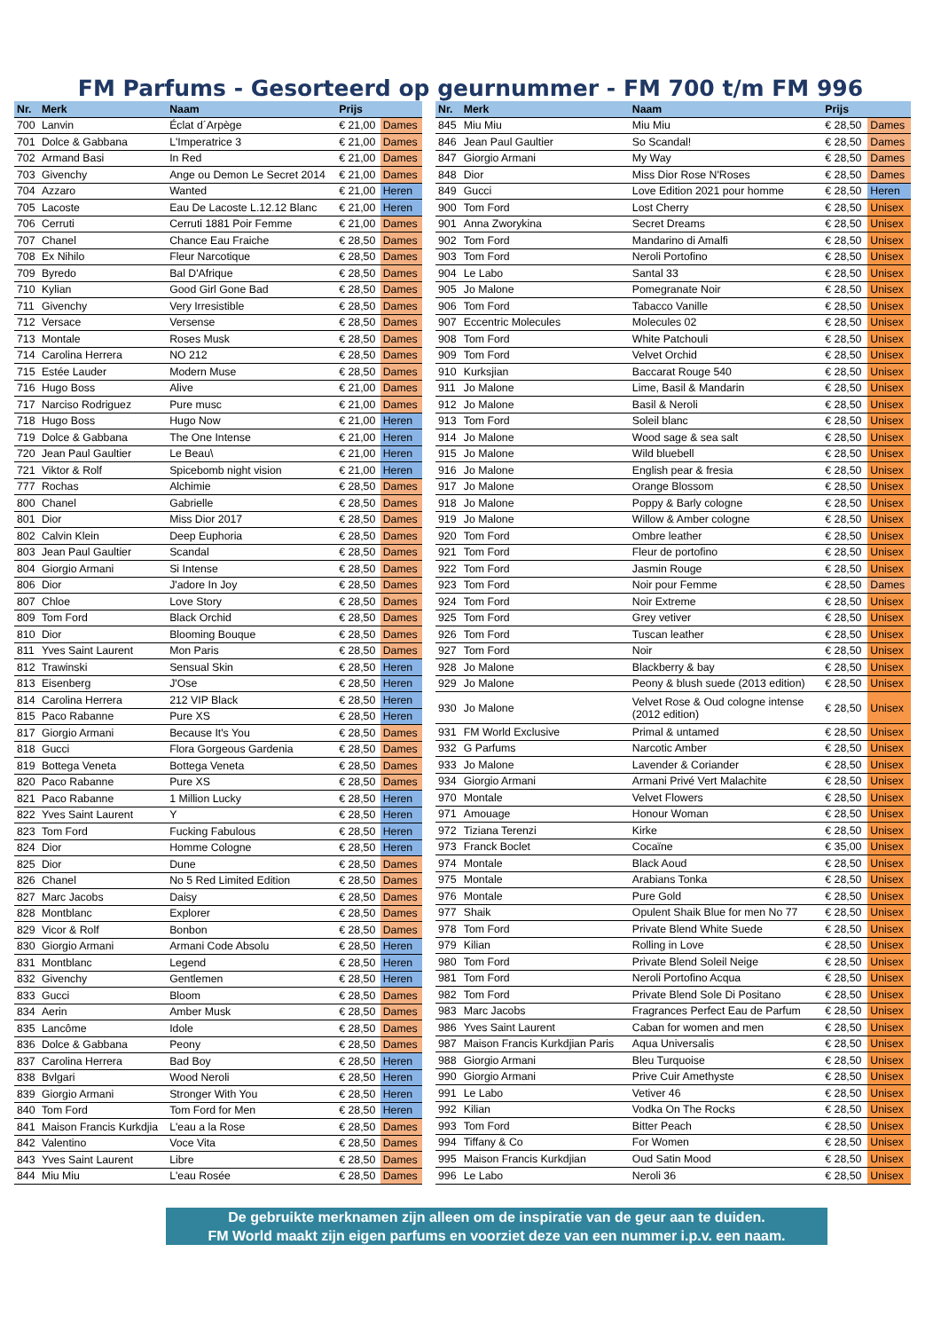FM Parfums - Gesorteerd op geurnummer - FM 700 t/m FM 996
| Nr. | Merk | Naam | Prijs | |
| --- | --- | --- | --- | --- |
| 700 | Lanvin | Éclat d´Arpège | € 21,00 | Dames |
| 701 | Dolce & Gabbana | L'Imperatrice 3 | € 21,00 | Dames |
| 702 | Armand Basi | In Red | € 21,00 | Dames |
| 703 | Givenchy | Ange ou Demon Le Secret 2014 | € 21,00 | Dames |
| 704 | Azzaro | Wanted | € 21,00 | Heren |
| 705 | Lacoste | Eau De Lacoste L.12.12 Blanc | € 21,00 | Heren |
| 706 | Cerruti | Cerruti 1881 Poir Femme | € 21,00 | Dames |
| 707 | Chanel | Chance Eau Fraiche | € 28,50 | Dames |
| 708 | Ex Nihilo | Fleur Narcotique | € 28,50 | Dames |
| 709 | Byredo | Bal D'Afrique | € 28,50 | Dames |
| 710 | Kylian | Good Girl Gone Bad | € 28,50 | Dames |
| 711 | Givenchy | Very Irresistible | € 28,50 | Dames |
| 712 | Versace | Versense | € 28,50 | Dames |
| 713 | Montale | Roses Musk | € 28,50 | Dames |
| 714 | Carolina Herrera | NO 212 | € 28,50 | Dames |
| 715 | Estée Lauder | Modern Muse | € 28,50 | Dames |
| 716 | Hugo Boss | Alive | € 21,00 | Dames |
| 717 | Narciso Rodriguez | Pure musc | € 21,00 | Dames |
| 718 | Hugo Boss | Hugo Now | € 21,00 | Heren |
| 719 | Dolce & Gabbana | The One Intense | € 21,00 | Heren |
| 720 | Jean Paul Gaultier | Le Beau\ | € 21,00 | Heren |
| 721 | Viktor & Rolf | Spicebomb night vision | € 21,00 | Heren |
| 777 | Rochas | Alchimie | € 28,50 | Dames |
| 800 | Chanel | Gabrielle | € 28,50 | Dames |
| 801 | Dior | Miss Dior 2017 | € 28,50 | Dames |
| 802 | Calvin Klein | Deep Euphoria | € 28,50 | Dames |
| 803 | Jean Paul Gaultier | Scandal | € 28,50 | Dames |
| 804 | Giorgio Armani | Si Intense | € 28,50 | Dames |
| 806 | Dior | J'adore In Joy | € 28,50 | Dames |
| 807 | Chloe | Love Story | € 28,50 | Dames |
| 809 | Tom Ford | Black Orchid | € 28,50 | Dames |
| 810 | Dior | Blooming Bouque | € 28,50 | Dames |
| 811 | Yves Saint Laurent | Mon Paris | € 28,50 | Dames |
| 812 | Trawinski | Sensual Skin | € 28,50 | Heren |
| 813 | Eisenberg | J'Ose | € 28,50 | Heren |
| 814 | Carolina Herrera | 212 VIP Black | € 28,50 | Heren |
| 815 | Paco Rabanne | Pure XS | € 28,50 | Heren |
| 817 | Giorgio Armani | Because It's You | € 28,50 | Dames |
| 818 | Gucci | Flora Gorgeous Gardenia | € 28,50 | Dames |
| 819 | Bottega Veneta | Bottega Veneta | € 28,50 | Dames |
| 820 | Paco Rabanne | Pure XS | € 28,50 | Dames |
| 821 | Paco Rabanne | 1 Million Lucky | € 28,50 | Heren |
| 822 | Yves Saint Laurent | Y | € 28,50 | Heren |
| 823 | Tom Ford | Fucking Fabulous | € 28,50 | Heren |
| 824 | Dior | Homme Cologne | € 28,50 | Heren |
| 825 | Dior | Dune | € 28,50 | Dames |
| 826 | Chanel | No 5 Red Limited Edition | € 28,50 | Dames |
| 827 | Marc Jacobs | Daisy | € 28,50 | Dames |
| 828 | Montblanc | Explorer | € 28,50 | Dames |
| 829 | Vicor & Rolf | Bonbon | € 28,50 | Dames |
| 830 | Giorgio Armani | Armani Code Absolu | € 28,50 | Heren |
| 831 | Montblanc | Legend | € 28,50 | Heren |
| 832 | Givenchy | Gentlemen | € 28,50 | Heren |
| 833 | Gucci | Bloom | € 28,50 | Dames |
| 834 | Aerin | Amber Musk | € 28,50 | Dames |
| 835 | Lancôme | Idole | € 28,50 | Dames |
| 836 | Dolce & Gabbana | Peony | € 28,50 | Dames |
| 837 | Carolina Herrera | Bad Boy | € 28,50 | Heren |
| 838 | Bvlgari | Wood Neroli | € 28,50 | Heren |
| 839 | Giorgio Armani | Stronger With You | € 28,50 | Heren |
| 840 | Tom Ford | Tom Ford for Men | € 28,50 | Heren |
| 841 | Maison Francis Kurkdjia | L'eau a la Rose | € 28,50 | Dames |
| 842 | Valentino | Voce Vita | € 28,50 | Dames |
| 843 | Yves Saint Laurent | Libre | € 28,50 | Dames |
| 844 | Miu Miu | L'eau Rosée | € 28,50 | Dames |
| Nr. | Merk | Naam | Prijs | |
| --- | --- | --- | --- | --- |
| 845 | Miu Miu | Miu Miu | € 28,50 | Dames |
| 846 | Jean Paul Gaultier | So Scandal! | € 28,50 | Dames |
| 847 | Giorgio Armani | My Way | € 28,50 | Dames |
| 848 | Dior | Miss Dior Rose N'Roses | € 28,50 | Dames |
| 849 | Gucci | Love Edition 2021 pour homme | € 28,50 | Heren |
| 900 | Tom Ford | Lost Cherry | € 28,50 | Unisex |
| 901 | Anna Zworykina | Secret Dreams | € 28,50 | Unisex |
| 902 | Tom Ford | Mandarino di Amalfi | € 28,50 | Unisex |
| 903 | Tom Ford | Neroli Portofino | € 28,50 | Unisex |
| 904 | Le Labo | Santal 33 | € 28,50 | Unisex |
| 905 | Jo Malone | Pomegranate Noir | € 28,50 | Unisex |
| 906 | Tom Ford | Tabacco Vanille | € 28,50 | Unisex |
| 907 | Eccentric Molecules | Molecules 02 | € 28,50 | Unisex |
| 908 | Tom Ford | White Patchouli | € 28,50 | Unisex |
| 909 | Tom Ford | Velvet Orchid | € 28,50 | Unisex |
| 910 | Kurksjian | Baccarat Rouge 540 | € 28,50 | Unisex |
| 911 | Jo Malone | Lime, Basil & Mandarin | € 28,50 | Unisex |
| 912 | Jo Malone | Basil & Neroli | € 28,50 | Unisex |
| 913 | Tom Ford | Soleil blanc | € 28,50 | Unisex |
| 914 | Jo Malone | Wood sage & sea salt | € 28,50 | Unisex |
| 915 | Jo Malone | Wild bluebell | € 28,50 | Unisex |
| 916 | Jo Malone | English pear & fresia | € 28,50 | Unisex |
| 917 | Jo Malone | Orange Blossom | € 28,50 | Unisex |
| 918 | Jo Malone | Poppy & Barly cologne | € 28,50 | Unisex |
| 919 | Jo Malone | Willow & Amber cologne | € 28,50 | Unisex |
| 920 | Tom Ford | Ombre leather | € 28,50 | Unisex |
| 921 | Tom Ford | Fleur de portofino | € 28,50 | Unisex |
| 922 | Tom Ford | Jasmin Rouge | € 28,50 | Unisex |
| 923 | Tom Ford | Noir pour Femme | € 28,50 | Dames |
| 924 | Tom Ford | Noir Extreme | € 28,50 | Unisex |
| 925 | Tom Ford | Grey vetiver | € 28,50 | Unisex |
| 926 | Tom Ford | Tuscan leather | € 28,50 | Unisex |
| 927 | Tom Ford | Noir | € 28,50 | Unisex |
| 928 | Jo Malone | Blackberry & bay | € 28,50 | Unisex |
| 929 | Jo Malone | Peony & blush suede (2013 edition) | € 28,50 | Unisex |
| 930 | Jo Malone | Velvet Rose & Oud cologne intense (2012 edition) | € 28,50 | Unisex |
| 931 | FM World Exclusive | Primal & untamed | € 28,50 | Unisex |
| 932 | G Parfums | Narcotic Amber | € 28,50 | Unisex |
| 933 | Jo Malone | Lavender & Coriander | € 28,50 | Unisex |
| 934 | Giorgio Armani | Armani Privé Vert Malachite | € 28,50 | Unisex |
| 970 | Montale | Velvet Flowers | € 28,50 | Unisex |
| 971 | Amouage | Honour Woman | € 28,50 | Unisex |
| 972 | Tiziana Terenzi | Kirke | € 28,50 | Unisex |
| 973 | Franck Boclet | Cocaïne | € 35,00 | Unisex |
| 974 | Montale | Black Aoud | € 28,50 | Unisex |
| 975 | Montale | Arabians Tonka | € 28,50 | Unisex |
| 976 | Montale | Pure Gold | € 28,50 | Unisex |
| 977 | Shaik | Opulent Shaik Blue for men No 77 | € 28,50 | Unisex |
| 978 | Tom Ford | Private Blend White Suede | € 28,50 | Unisex |
| 979 | Kilian | Rolling in Love | € 28,50 | Unisex |
| 980 | Tom Ford | Private Blend Soleil Neige | € 28,50 | Unisex |
| 981 | Tom Ford | Neroli Portofino Acqua | € 28,50 | Unisex |
| 982 | Tom Ford | Private Blend Sole Di Positano | € 28,50 | Unisex |
| 983 | Marc Jacobs | Fragrances Perfect Eau de Parfum | € 28,50 | Unisex |
| 986 | Yves Saint Laurent | Caban for women and men | € 28,50 | Unisex |
| 987 | Maison Francis Kurkdjian Paris | Aqua Universalis | € 28,50 | Unisex |
| 988 | Giorgio Armani | Bleu Turquoise | € 28,50 | Unisex |
| 990 | Giorgio Armani | Prive Cuir Amethyste | € 28,50 | Unisex |
| 991 | Le Labo | Vetiver 46 | € 28,50 | Unisex |
| 992 | Kilian | Vodka On The Rocks | € 28,50 | Unisex |
| 993 | Tom Ford | Bitter Peach | € 28,50 | Unisex |
| 994 | Tiffany & Co | For Women | € 28,50 | Unisex |
| 995 | Maison Francis Kurkdjian | Oud Satin Mood | € 28,50 | Unisex |
| 996 | Le Labo | Neroli 36 | € 28,50 | Unisex |
De gebruikte merknamen zijn alleen om de inspiratie van de geur aan te duiden.
FM World maakt zijn eigen parfums en voorziet deze van een nummer i.p.v. een naam.